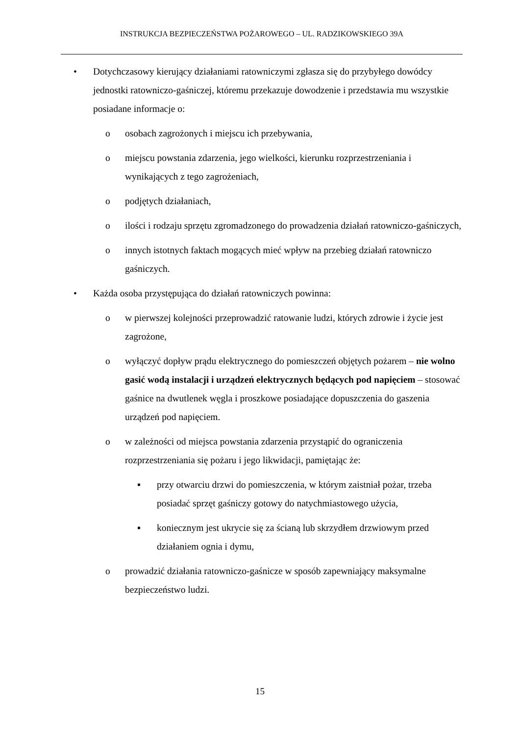INSTRUKCJA BEZPIECZEŃSTWA POŻAROWEGO – UL. RADZIKOWSKIEGO 39A
• Dotychczasowy kierujący działaniami ratowniczymi zgłasza się do przybyłego dowódcy jednostki ratowniczo-gaśniczej, któremu przekazuje dowodzenie i przedstawia mu wszystkie posiadane informacje o:
o osobach zagrożonych i miejscu ich przebywania,
o miejscu powstania zdarzenia, jego wielkości, kierunku rozprzestrzeniania i wynikających z tego zagrożeniach,
o podjętych działaniach,
o ilości i rodzaju sprzętu zgromadzonego do prowadzenia działań ratowniczo-gaśniczych,
o innych istotnych faktach mogących mieć wpływ na przebieg działań ratowniczo gaśniczych.
• Każda osoba przystępująca do działań ratowniczych powinna:
o w pierwszej kolejności przeprowadzić ratowanie ludzi, których zdrowie i życie jest zagrożone,
o wyłączyć dopływ prądu elektrycznego do pomieszczeń objętych pożarem – nie wolno gasić wodą instalacji i urządzeń elektrycznych będących pod napięciem – stosować gaśnice na dwutlenek węgla i proszkowe posiadające dopuszczenia do gaszenia urządzeń pod napięciem.
o w zależności od miejsca powstania zdarzenia przystąpić do ograniczenia rozprzestrzeniania się pożaru i jego likwidacji, pamiętając że:
▪ przy otwarciu drzwi do pomieszczenia, w którym zaistniał pożar, trzeba posiadać sprzęt gaśniczy gotowy do natychmiastowego użycia,
▪ koniecznym jest ukrycie się za ścianą lub skrzydłem drzwiowym przed działaniem ognia i dymu,
o prowadzić działania ratowniczo-gaśnicze w sposób zapewniający maksymalne bezpieczeństwo ludzi.
15